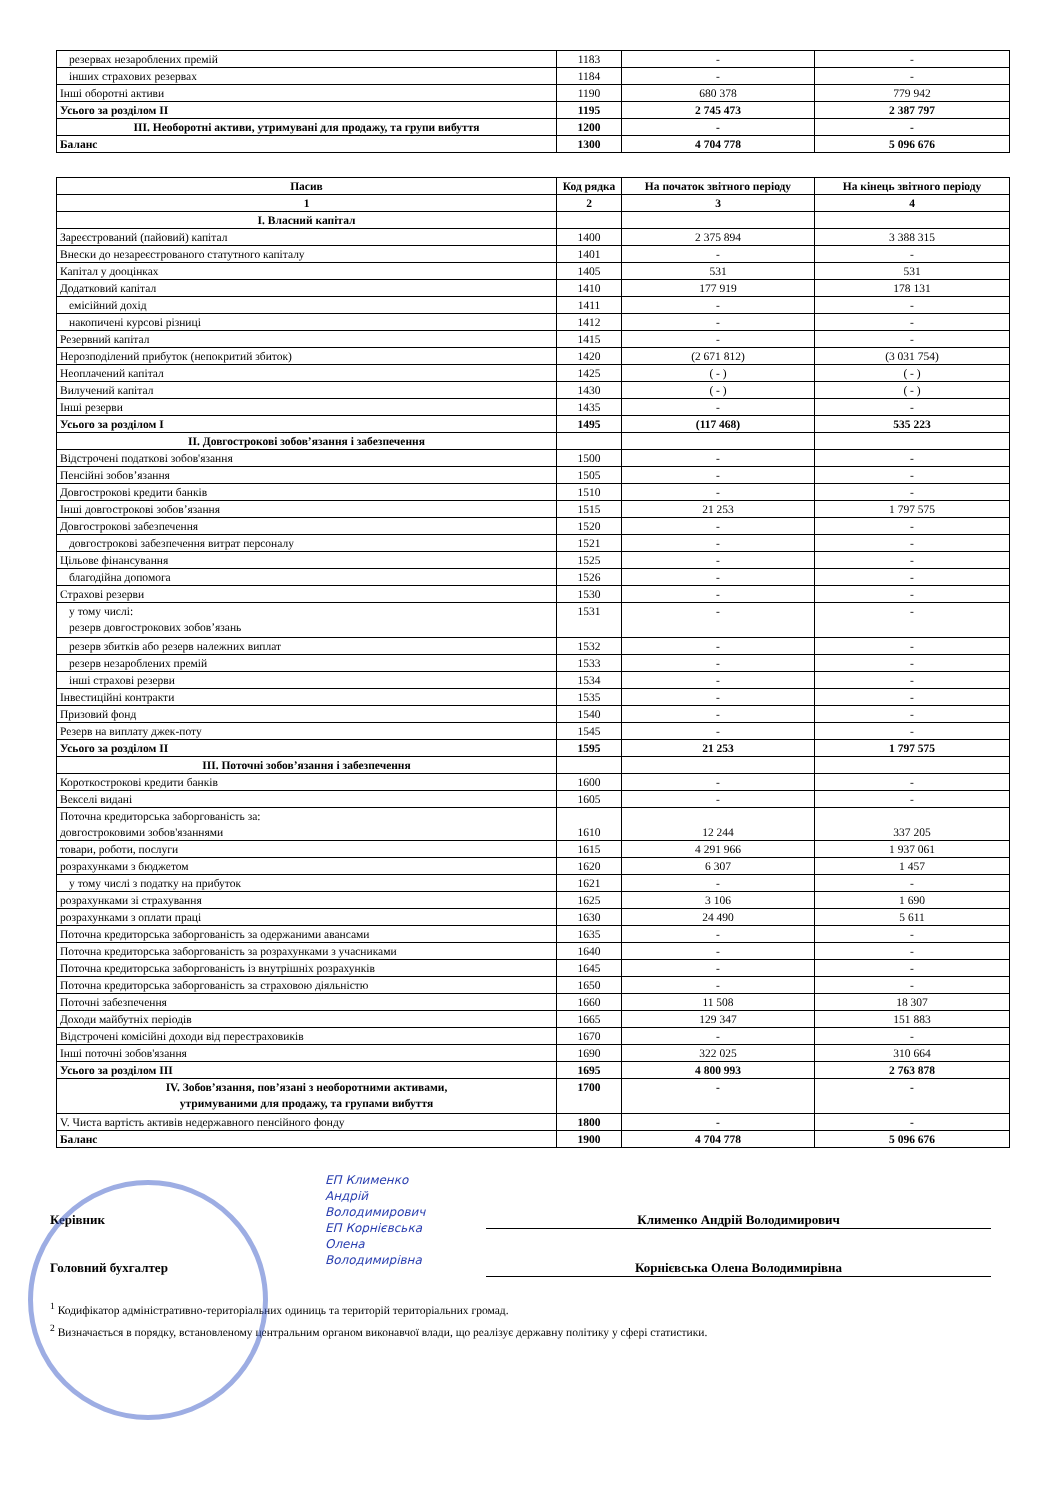| резервах незароблених премій | 1183 | - | - |
| інших страхових резервах | 1184 | - | - |
| Інші оборотні активи | 1190 | 680 378 | 779 942 |
| Усього за розділом II | 1195 | 2 745 473 | 2 387 797 |
| III. Необоротні активи, утримувані для продажу, та групи вибуття | 1200 | - | - |
| Баланс | 1300 | 4 704 778 | 5 096 676 |
| Пасив | Код рядка | На початок звітного періоду | На кінець звітного періоду |
| --- | --- | --- | --- |
| 1 | 2 | 3 | 4 |
| I. Власний капітал | | | |
| Зареєстрований (пайовий) капітал | 1400 | 2 375 894 | 3 388 315 |
| Внески до незареєстрованого статутного капіталу | 1401 | - | - |
| Капітал у дооцінках | 1405 | 531 | 531 |
| Додатковий капітал | 1410 | 177 919 | 178 131 |
| емісійний дохід | 1411 | - | - |
| накопичені курсові різниці | 1412 | - | - |
| Резервний капітал | 1415 | - | - |
| Нерозподілений прибуток (непокритий збиток) | 1420 | (2 671 812) | (3 031 754) |
| Неоплачений капітал | 1425 | ( - ) | ( - ) |
| Вилучений капітал | 1430 | ( - ) | ( - ) |
| Інші резерви | 1435 | - | - |
| Усього за розділом I | 1495 | (117 468) | 535 223 |
| II. Довгострокові зобов’язання і забезпечення | | | |
| Відстрочені податкові зобов'язання | 1500 | - | - |
| Пенсійні зобов’язання | 1505 | - | - |
| Довгострокові кредити банків | 1510 | - | - |
| Інші довгострокові зобов’язання | 1515 | 21 253 | 1 797 575 |
| Довгострокові забезпечення | 1520 | - | - |
| довгострокові забезпечення витрат персоналу | 1521 | - | - |
| Цільове фінансування | 1525 | - | - |
| благодійна допомога | 1526 | - | - |
| Страхові резерви | 1530 | - | - |
| у тому числі: резерв довгострокових зобов’язань | 1531 | - | - |
| резерв збитків або резерв належних виплат | 1532 | - | - |
| резерв незароблених премій | 1533 | - | - |
| інші страхові резерви | 1534 | - | - |
| Інвестиційні контракти | 1535 | - | - |
| Призовий фонд | 1540 | - | - |
| Резерв на виплату джек-поту | 1545 | - | - |
| Усього за розділом II | 1595 | 21 253 | 1 797 575 |
| III. Поточні зобов’язання і забезпечення | | | |
| Короткострокові кредити банків | 1600 | - | - |
| Векселі видані | 1605 | - | - |
| Поточна кредиторська заборгованість за: довгостроковими зобов'язаннями | 1610 | 12 244 | 337 205 |
| товари, роботи, послуги | 1615 | 4 291 966 | 1 937 061 |
| розрахунками з бюджетом | 1620 | 6 307 | 1 457 |
| у тому числі з податку на прибуток | 1621 | - | - |
| розрахунками зі страхування | 1625 | 3 106 | 1 690 |
| розрахунками з оплати праці | 1630 | 24 490 | 5 611 |
| Поточна кредиторська заборгованість за одержаними авансами | 1635 | - | - |
| Поточна кредиторська заборгованість за розрахунками з учасниками | 1640 | - | - |
| Поточна кредиторська заборгованість із внутрішніх розрахунків | 1645 | - | - |
| Поточна кредиторська заборгованість за страховою діяльністю | 1650 | - | - |
| Поточні забезпечення | 1660 | 11 508 | 18 307 |
| Доходи майбутніх періодів | 1665 | 129 347 | 151 883 |
| Відстрочені комісійні доходи від перестраховиків | 1670 | - | - |
| Інші поточні зобов'язання | 1690 | 322 025 | 310 664 |
| Усього за розділом III | 1695 | 4 800 993 | 2 763 878 |
| IV. Зобов’язання, пов’язані з необоротними активами, утримуваними для продажу, та групами вибуття | 1700 | - | - |
| V. Чиста вартість активів недержавного пенсійного фонду | 1800 | - | - |
| Баланс | 1900 | 4 704 778 | 5 096 676 |
ЕП Клименко
Андрій
Володимирович
ЕП Корнієвська
Олена
Володимирівна
Керівник Клименко Андрій Володимирович
Головний бухгалтер Корнієвська Олена Володимирівна
<sup>1</sup> Кодифікатор адміністративно-територіальних одиниць та територій територіальних громад.
<sup>2</sup> Визначається в порядку, встановленому центральним органом виконавчої влади, що реалізує державну політику у сфері статистики.